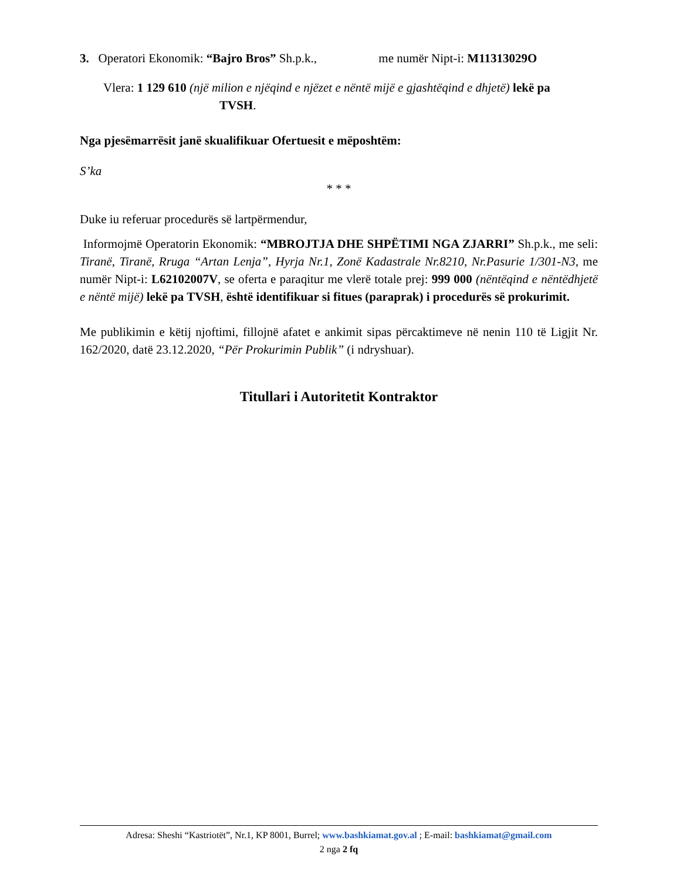3. Operatori Ekonomik: “Bajro Bros” Sh.p.k., me numër Nipt-i: M11313029O
Vlera: 1 129 610 (një milion e njëqind e njëzet e nëntë mijë e gjashtëqind e dhjetë) lekë pa
TVSH.
Nga pjesëmarrësit janë skualifikuar Ofertuesit e mëposhtëm:
S’ka
* * *
Duke iu referuar procedurës së lartpërmendur,
Informojmë Operatorin Ekonomik: “MBROJTJA DHE SHPËTIMI NGA ZJARRI” Sh.p.k., me seli: Tiranë, Tiranë, Rruga “Artan Lenja”, Hyrja Nr.1, Zonë Kadastrale Nr.8210, Nr.Pasurie 1/301-N3, me numër Nipt-i: L62102007V, se oferta e paraqitur me vlerë totale prej: 999 000 (nëntëqind e nëntëdhjetë e nëntë mijë) lekë pa TVSH, është identifikuar si fitues (paraprak) i procedurës së prokurimit.
Me publikimin e këtij njoftimi, fillojnë afatet e ankimit sipas përcaktimeve në nenin 110 të Ligjit Nr. 162/2020, datë 23.12.2020, “Për Prokurimin Publik” (i ndryshuar).
Titullari i Autoritetit Kontraktor
Adresa: Sheshi “Kastriotët”, Nr.1, KP 8001, Burrel; www.bashkiamat.gov.al ; E-mail: bashkiamat@gmail.com
2 nga 2 fq